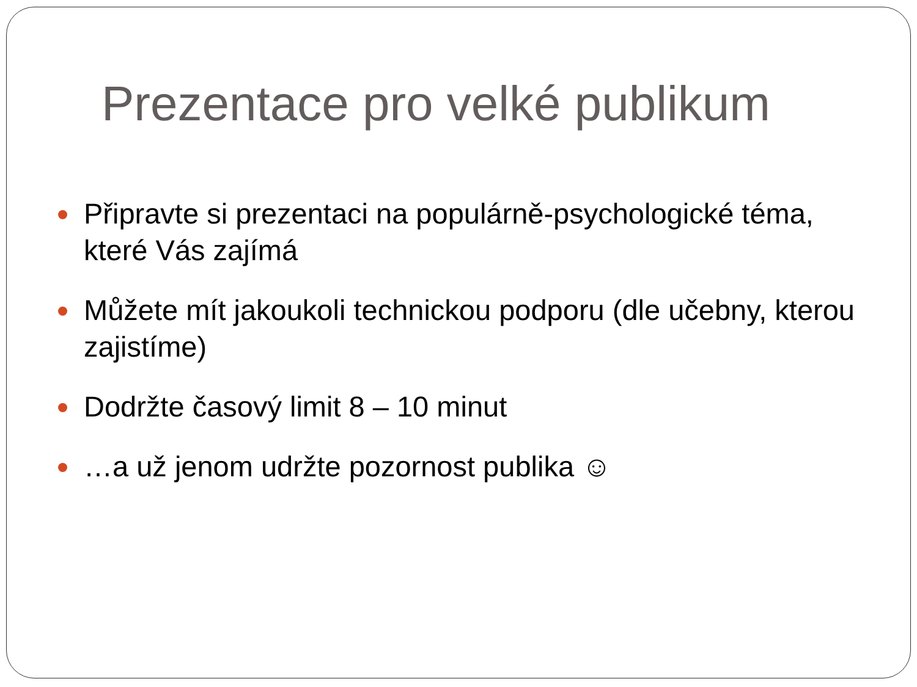Prezentace pro velké publikum
Připravte si prezentaci na populárně-psychologické téma, které Vás zajímá
Můžete mít jakoukoli technickou podporu (dle učebny, kterou zajistíme)
Dodržte časový limit 8 – 10 minut
…a už jenom udržte pozornost publika ☺